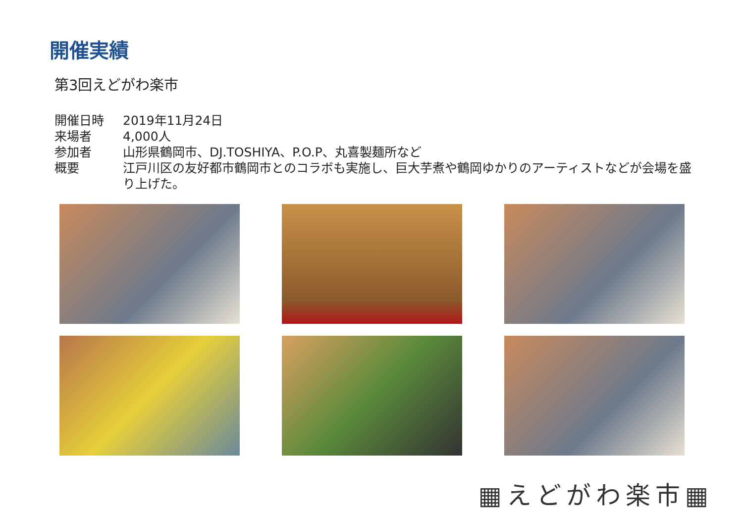開催実績
第3回えどがわ楽市
開催日時 2019年11月24日
来場者 4,000人
参加者 山形県鶴岡市、DJ.TOSHIYA、P.O.P、丸喜製麺所など
概要 江戸川区の友好都市鶴岡市とのコラボも実施し、巨大芋煮や鶴岡ゆかりのアーティストなどが会場を盛り上げた。
▦えどがわ楽市▦